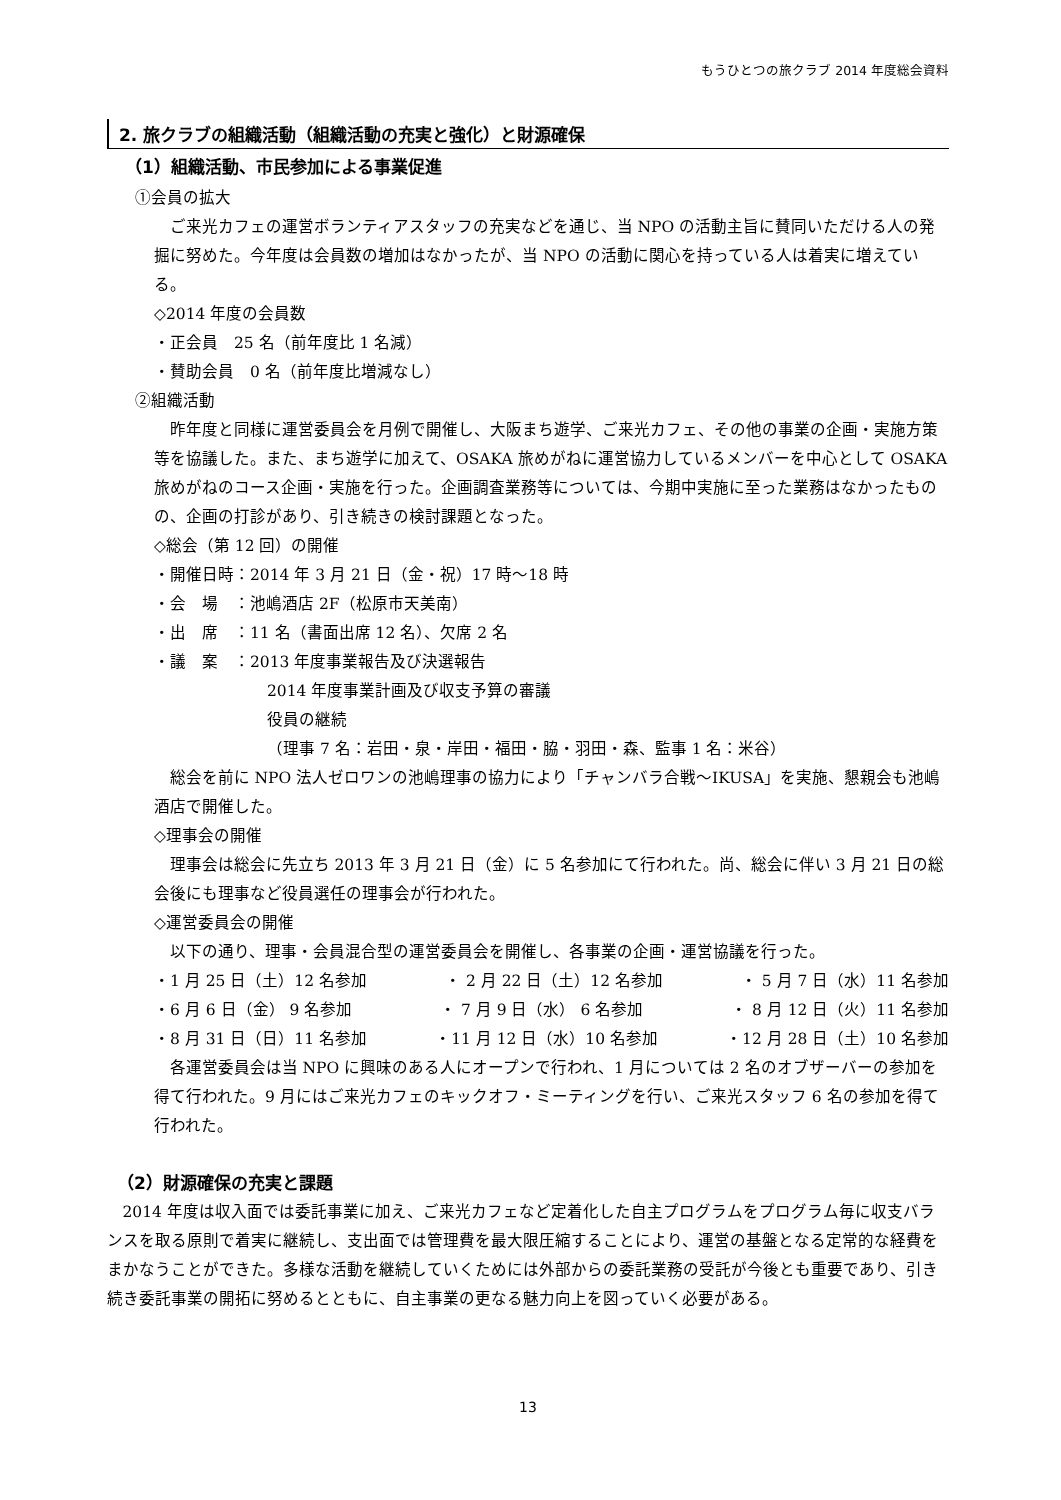もうひとつの旅クラブ 2014 年度総会資料
2. 旅クラブの組織活動（組織活動の充実と強化）と財源確保
（1）組織活動、市民参加による事業促進
①会員の拡大
ご来光カフェの運営ボランティアスタッフの充実などを通じ、当 NPO の活動主旨に賛同いただける人の発掘に努めた。今年度は会員数の増加はなかったが、当 NPO の活動に関心を持っている人は着実に増えている。
◇2014 年度の会員数
・正会員　25 名（前年度比 1 名減）
・賛助会員　0 名（前年度比増減なし）
②組織活動
昨年度と同様に運営委員会を月例で開催し、大阪まち遊学、ご来光カフェ、その他の事業の企画・実施方策等を協議した。また、まち遊学に加えて、OSAKA 旅めがねに運営協力しているメンバーを中心として OSAKA 旅めがねのコース企画・実施を行った。企画調査業務等については、今期中実施に至った業務はなかったものの、企画の打診があり、引き続きの検討課題となった。
◇総会（第 12 回）の開催
・開催日時：2014 年 3 月 21 日（金・祝）17 時～18 時
・会　場　：池嶋酒店 2F（松原市天美南）
・出　席　：11 名（書面出席 12 名）、欠席 2 名
・議　案　：2013 年度事業報告及び決選報告
2014 年度事業計画及び収支予算の審議
役員の継続
（理事 7 名：岩田・泉・岸田・福田・脇・羽田・森、監事 1 名：米谷）
総会を前に NPO 法人ゼロワンの池嶋理事の協力により「チャンバラ合戦～IKUSA」を実施、懇親会も池嶋酒店で開催した。
◇理事会の開催
理事会は総会に先立ち 2013 年 3 月 21 日（金）に 5 名参加にて行われた。尚、総会に伴い 3 月 21 日の総会後にも理事など役員選任の理事会が行われた。
◇運営委員会の開催
以下の通り、理事・会員混合型の運営委員会を開催し、各事業の企画・運営協議を行った。
・1 月 25 日（土）12 名参加 ・ 2 月 22 日（土）12 名参加 ・ 5 月 7 日（水）11 名参加
・6 月 6 日（金） 9 名参加 ・ 7 月 9 日（水） 6 名参加 ・ 8 月 12 日（火）11 名参加
・8 月 31 日（日）11 名参加 ・11 月 12 日（水）10 名参加 ・12 月 28 日（土）10 名参加
各運営委員会は当 NPO に興味のある人にオープンで行われ、1 月については 2 名のオブザーバーの参加を得て行われた。9 月にはご来光カフェのキックオフ・ミーティングを行い、ご来光スタッフ 6 名の参加を得て行われた。
（2）財源確保の充実と課題
2014 年度は収入面では委託事業に加え、ご来光カフェなど定着化した自主プログラムをプログラム毎に収支バランスを取る原則で着実に継続し、支出面では管理費を最大限圧縮することにより、運営の基盤となる定常的な経費をまかなうことができた。多様な活動を継続していくためには外部からの委託業務の受託が今後とも重要であり、引き続き委託事業の開拓に努めるとともに、自主事業の更なる魅力向上を図っていく必要がある。
13